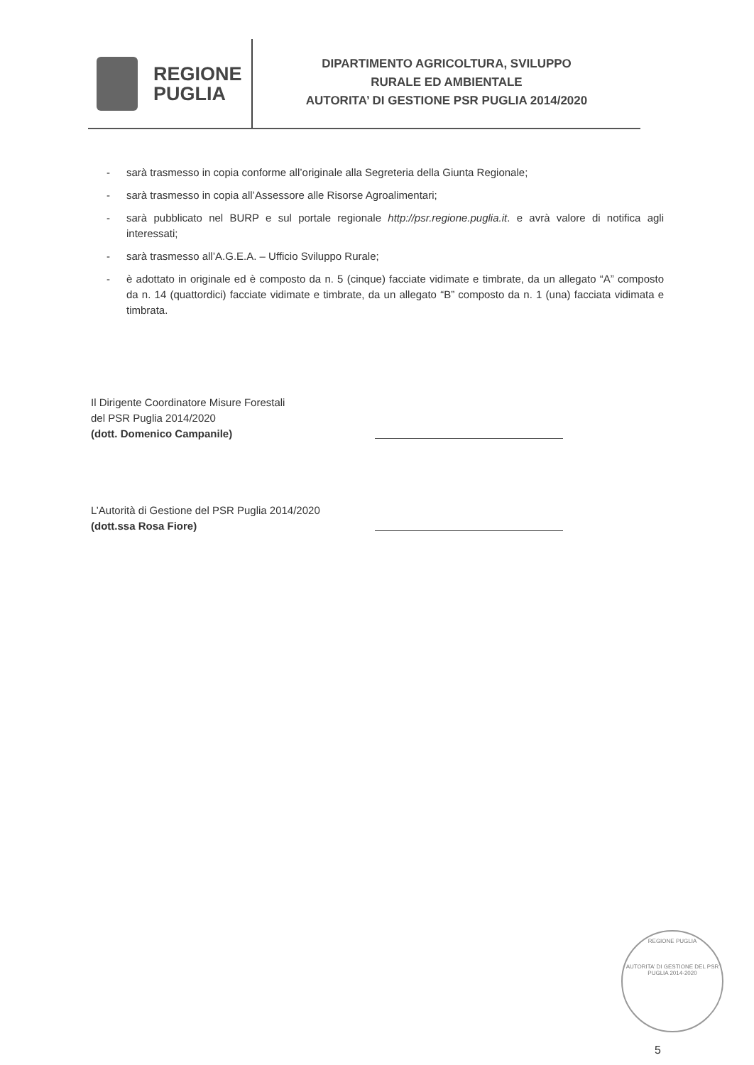REGIONE
PUGLIA
DIPARTIMENTO AGRICOLTURA, SVILUPPO
RURALE ED AMBIENTALE
AUTORITA’ DI GESTIONE PSR PUGLIA 2014/2020
- sarà trasmesso in copia conforme all’originale alla Segreteria della Giunta Regionale;
- sarà trasmesso in copia all’Assessore alle Risorse Agroalimentari;
- sarà pubblicato nel BURP e sul portale regionale http://psr.regione.puglia.it. e avrà valore di notifica agli interessati;
- sarà trasmesso all’A.G.E.A. – Ufficio Sviluppo Rurale;
- è adottato in originale ed è composto da n. 5 (cinque) facciate vidimate e timbrate, da un allegato “A” composto da n. 14 (quattordici) facciate vidimate e timbrate, da un allegato “B” composto da n. 1 (una) facciata vidimata e timbrata.
Il Dirigente Coordinatore Misure Forestali
del PSR Puglia 2014/2020
(dott. Domenico Campanile)
L’Autorità di Gestione del PSR Puglia 2014/2020
(dott.ssa Rosa Fiore)
REGIONE PUGLIA
AUTORITA’ DI GESTIONE DEL PSR PUGLIA 2014-2020
5